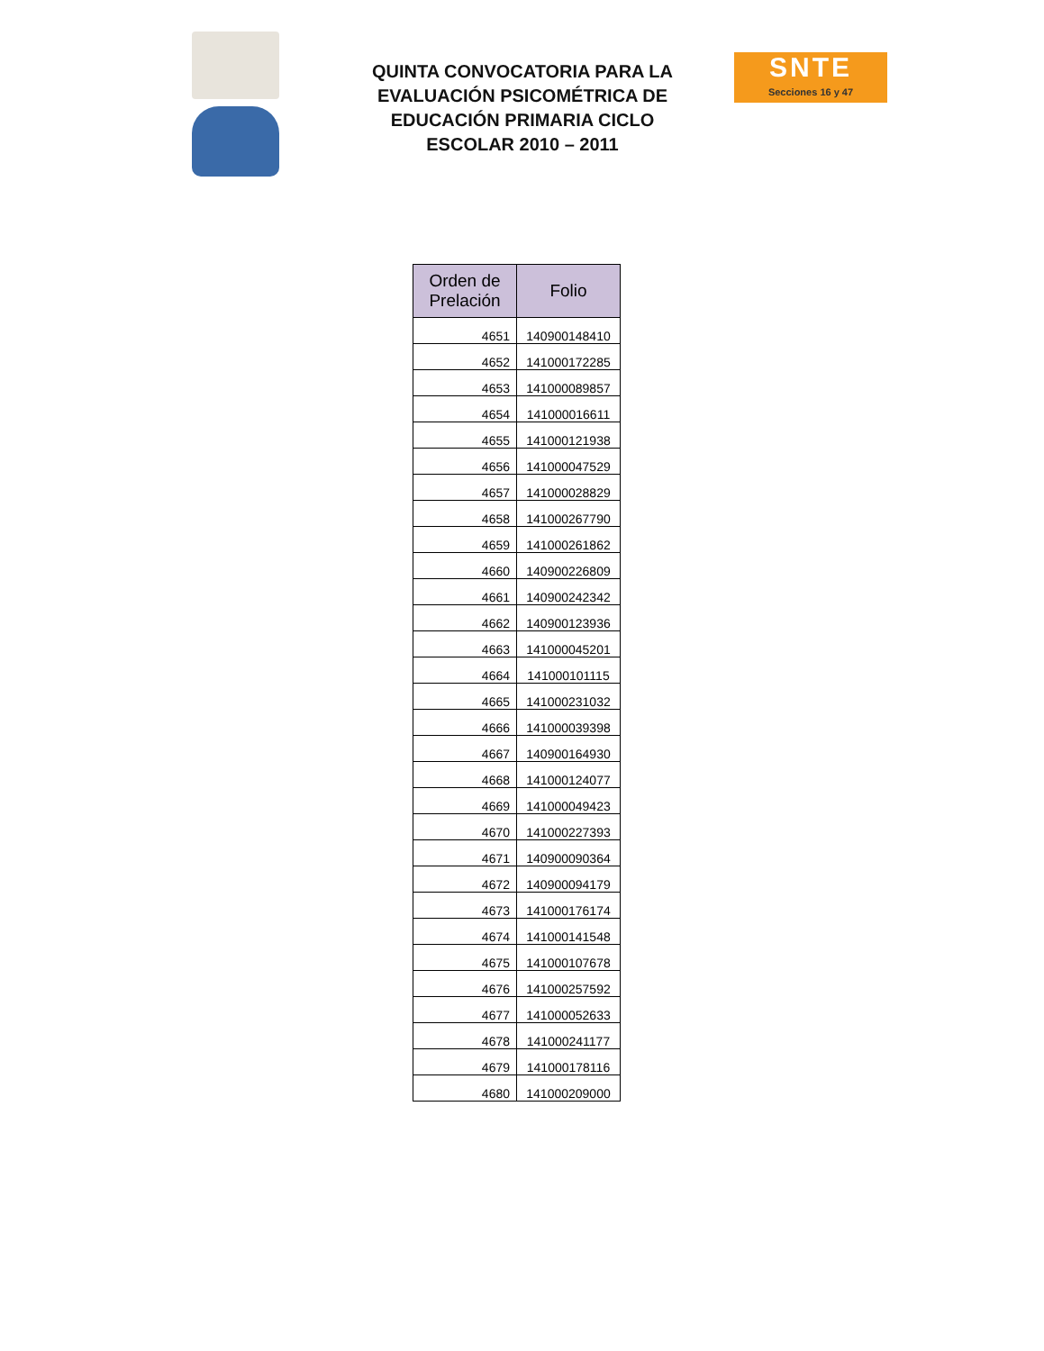QUINTA CONVOCATORIA PARA LA EVALUACIÓN PSICOMÉTRICA DE EDUCACIÓN PRIMARIA CICLO ESCOLAR 2010 – 2011
SNTE
Secciones 16 y 47
| Orden de Prelación | Folio |
| --- | --- |
| 4651 | 140900148410 |
| 4652 | 141000172285 |
| 4653 | 141000089857 |
| 4654 | 141000016611 |
| 4655 | 141000121938 |
| 4656 | 141000047529 |
| 4657 | 141000028829 |
| 4658 | 141000267790 |
| 4659 | 141000261862 |
| 4660 | 140900226809 |
| 4661 | 140900242342 |
| 4662 | 140900123936 |
| 4663 | 141000045201 |
| 4664 | 141000101115 |
| 4665 | 141000231032 |
| 4666 | 141000039398 |
| 4667 | 140900164930 |
| 4668 | 141000124077 |
| 4669 | 141000049423 |
| 4670 | 141000227393 |
| 4671 | 140900090364 |
| 4672 | 140900094179 |
| 4673 | 141000176174 |
| 4674 | 141000141548 |
| 4675 | 141000107678 |
| 4676 | 141000257592 |
| 4677 | 141000052633 |
| 4678 | 141000241177 |
| 4679 | 141000178116 |
| 4680 | 141000209000 |